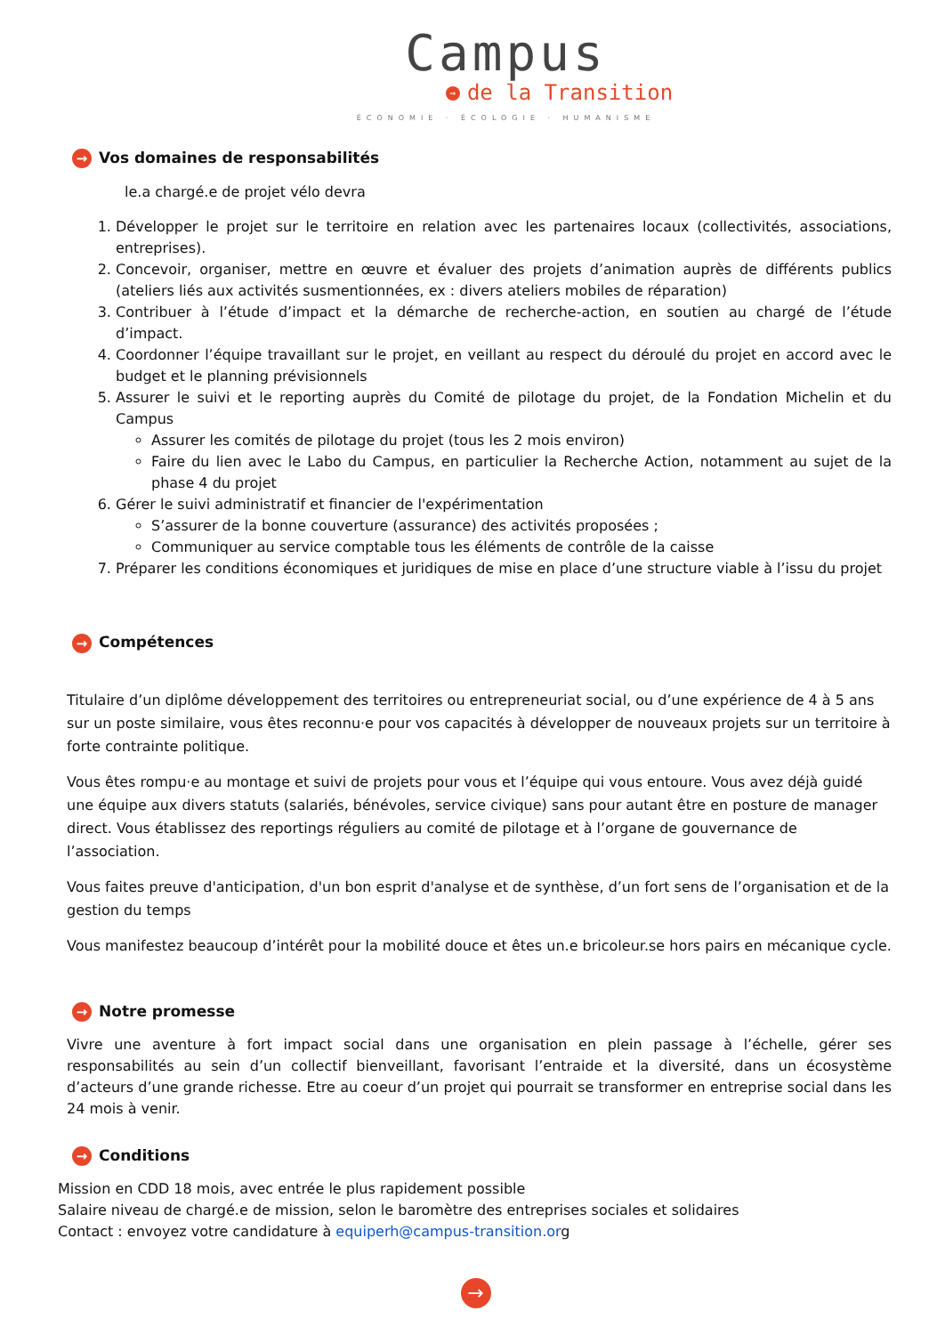Campus
→ de la Transition
ÉCONOMIE · ÉCOLOGIE · HUMANISME
→ Vos domaines de responsabilités
le.a chargé.e de projet vélo devra
1. Développer le projet sur le territoire en relation avec les partenaires locaux (collectivités, associations, entreprises).
2. Concevoir, organiser, mettre en œuvre et évaluer des projets d’animation auprès de différents publics (ateliers liés aux activités susmentionnées, ex : divers ateliers mobiles de réparation)
3. Contribuer à l’étude d’impact et la démarche de recherche-action, en soutien au chargé de l’étude d’impact.
4. Coordonner l’équipe travaillant sur le projet, en veillant au respect du déroulé du projet en accord avec le budget et le planning prévisionnels
5. Assurer le suivi et le reporting auprès du Comité de pilotage du projet, de la Fondation Michelin et du Campus
Assurer les comités de pilotage du projet (tous les 2 mois environ)
Faire du lien avec le Labo du Campus, en particulier la Recherche Action, notamment au sujet de la phase 4 du projet
6. Gérer le suivi administratif et financier de l'expérimentation
S’assurer de la bonne couverture (assurance) des activités proposées ;
Communiquer au service comptable tous les éléments de contrôle de la caisse
7. Préparer les conditions économiques et juridiques de mise en place d’une structure viable à l’issu du projet
→ Compétences
Titulaire d’un diplôme développement des territoires ou entrepreneuriat social, ou d’une expérience de 4 à 5 ans sur un poste similaire, vous êtes reconnu·e pour vos capacités à développer de nouveaux projets sur un territoire à forte contrainte politique.
Vous êtes rompu·e au montage et suivi de projets pour vous et l’équipe qui vous entoure. Vous avez déjà guidé une équipe aux divers statuts (salariés, bénévoles, service civique) sans pour autant être en posture de manager direct. Vous établissez des reportings réguliers au comité de pilotage et à l’organe de gouvernance de l’association.
Vous faites preuve d'anticipation, d'un bon esprit d'analyse et de synthèse, d’un fort sens de l’organisation et de la gestion du temps
Vous manifestez beaucoup d’intérêt pour la mobilité douce et êtes un.e bricoleur.se hors pairs en mécanique cycle.
→ Notre promesse
Vivre une aventure à fort impact social dans une organisation en plein passage à l’échelle, gérer ses responsabilités au sein d’un collectif bienveillant, favorisant l’entraide et la diversité, dans un écosystème d’acteurs d’une grande richesse. Etre au coeur d’un projet qui pourrait se transformer en entreprise social dans les 24 mois à venir.
→ Conditions
Mission en CDD 18 mois, avec entrée le plus rapidement possible
Salaire niveau de chargé.e de mission, selon le baromètre des entreprises sociales et solidaires
Contact : envoyez votre candidature à equiperh@campus-transition.org
→